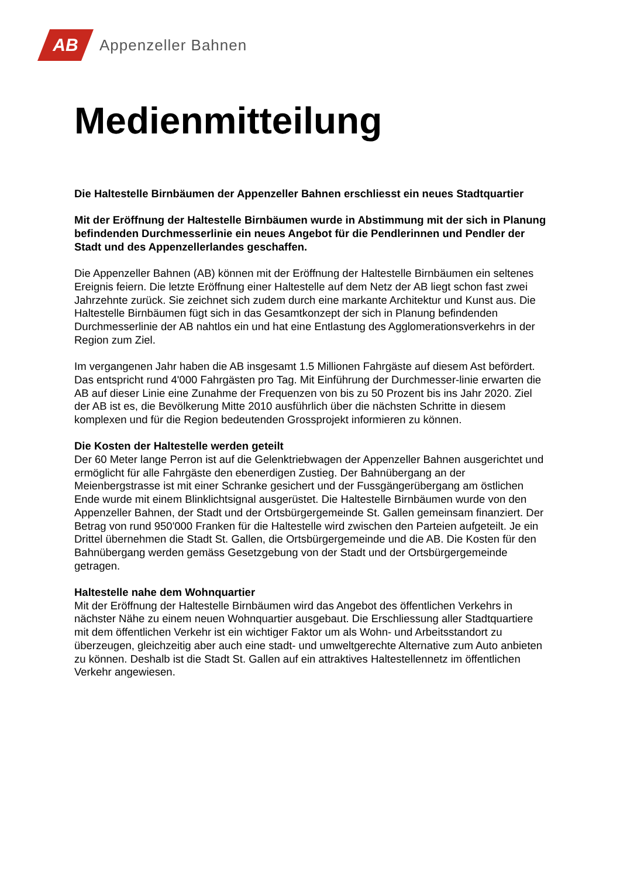AB
Appenzeller Bahnen
Medienmitteilung
Die Haltestelle Birnbäumen der Appenzeller Bahnen erschliesst ein neues Stadtquartier
Mit der Eröffnung der Haltestelle Birnbäumen wurde in Abstimmung mit der sich in Planung befindenden Durchmesserlinie ein neues Angebot für die Pendlerinnen und Pendler der Stadt und des Appenzellerlandes geschaffen.
Die Appenzeller Bahnen (AB) können mit der Eröffnung der Haltestelle Birnbäumen ein seltenes Ereignis feiern. Die letzte Eröffnung einer Haltestelle auf dem Netz der AB liegt schon fast zwei Jahrzehnte zurück. Sie zeichnet sich zudem durch eine markante Architektur und Kunst aus. Die Haltestelle Birnbäumen fügt sich in das Gesamtkonzept der sich in Planung befindenden Durchmesserlinie der AB nahtlos ein und hat eine Entlastung des Agglomerationsverkehrs in der Region zum Ziel.
Im vergangenen Jahr haben die AB insgesamt 1.5 Millionen Fahrgäste auf diesem Ast befördert. Das entspricht rund 4'000 Fahrgästen pro Tag. Mit Einführung der Durchmesser-linie erwarten die AB auf dieser Linie eine Zunahme der Frequenzen von bis zu 50 Prozent bis ins Jahr 2020. Ziel der AB ist es, die Bevölkerung Mitte 2010 ausführlich über die nächsten Schritte in diesem komplexen und für die Region bedeutenden Grossprojekt informieren zu können.
Die Kosten der Haltestelle werden geteilt
Der 60 Meter lange Perron ist auf die Gelenktriebwagen der Appenzeller Bahnen ausgerichtet und ermöglicht für alle Fahrgäste den ebenerdigen Zustieg. Der Bahnübergang an der Meienbergstrasse ist mit einer Schranke gesichert und der Fussgängerübergang am östlichen Ende wurde mit einem Blinklichtsignal ausgerüstet. Die Haltestelle Birnbäumen wurde von den Appenzeller Bahnen, der Stadt und der Ortsbürgergemeinde St. Gallen gemeinsam finanziert. Der Betrag von rund 950'000 Franken für die Haltestelle wird zwischen den Parteien aufgeteilt. Je ein Drittel übernehmen die Stadt St. Gallen, die Ortsbürgergemeinde und die AB. Die Kosten für den Bahnübergang werden gemäss Gesetzgebung von der Stadt und der Ortsbürgergemeinde getragen.
Haltestelle nahe dem Wohnquartier
Mit der Eröffnung der Haltestelle Birnbäumen wird das Angebot des öffentlichen Verkehrs in nächster Nähe zu einem neuen Wohnquartier ausgebaut. Die Erschliessung aller Stadtquartiere mit dem öffentlichen Verkehr ist ein wichtiger Faktor um als Wohn- und Arbeitsstandort zu überzeugen, gleichzeitig aber auch eine stadt- und umweltgerechte Alternative zum Auto anbieten zu können. Deshalb ist die Stadt St. Gallen auf ein attraktives Haltestellennetz im öffentlichen Verkehr angewiesen.